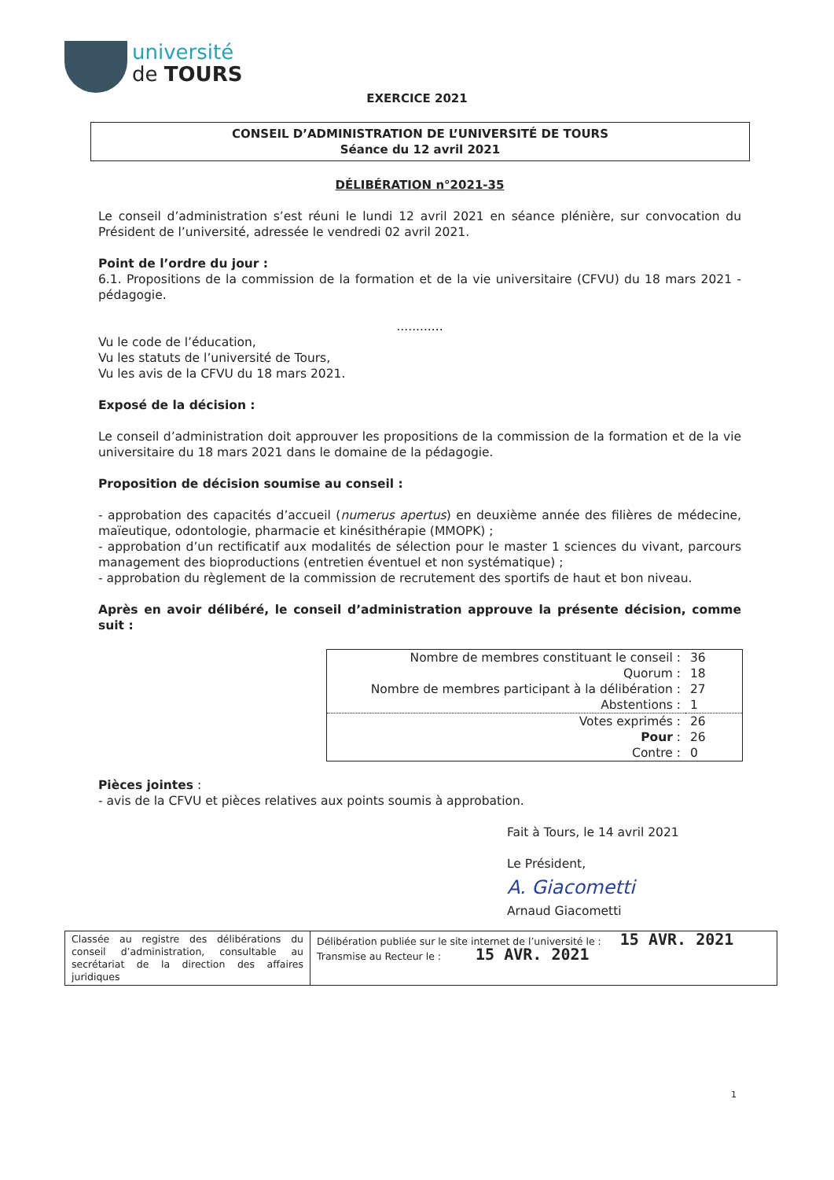université
de TOURS
EXERCICE 2021
CONSEIL D’ADMINISTRATION DE L’UNIVERSITÉ DE TOURS
Séance du 12 avril 2021
DÉLIBÉRATION n°2021-35
Le conseil d’administration s’est réuni le lundi 12 avril 2021 en séance plénière, sur convocation du Président de l’université, adressée le vendredi 02 avril 2021.
Point de l’ordre du jour :
6.1. Propositions de la commission de la formation et de la vie universitaire (CFVU) du 18 mars 2021 - pédagogie.
............
Vu le code de l’éducation,
Vu les statuts de l’université de Tours,
Vu les avis de la CFVU du 18 mars 2021.
Exposé de la décision :
Le conseil d’administration doit approuver les propositions de la commission de la formation et de la vie universitaire du 18 mars 2021 dans le domaine de la pédagogie.
Proposition de décision soumise au conseil :
- approbation des capacités d’accueil (numerus apertus) en deuxième année des filières de médecine, maïeutique, odontologie, pharmacie et kinésithérapie (MMOPK) ;
- approbation d’un rectificatif aux modalités de sélection pour le master 1 sciences du vivant, parcours management des bioproductions (entretien éventuel et non systématique) ;
- approbation du règlement de la commission de recrutement des sportifs de haut et bon niveau.
Après en avoir délibéré, le conseil d’administration approuve la présente décision, comme suit :
| Nombre de membres constituant le conseil : | 36 |
| Quorum : | 18 |
| Nombre de membres participant à la délibération : | 27 |
| Abstentions : | 1 |
| Votes exprimés : | 26 |
| Pour : | 26 |
| Contre : | 0 |
Pièces jointes :
- avis de la CFVU et pièces relatives aux points soumis à approbation.
Fait à Tours, le 14 avril 2021
Le Président,
A. Giacometti
Arnaud Giacometti
| Classée au registre des délibérations du conseil d’administration, consultable au secrétariat de la direction des affaires juridiques | Délibération publiée sur le site internet de l’université le : 15 AVR. 2021 Transmise au Recteur le : 15 AVR. 2021 |
1